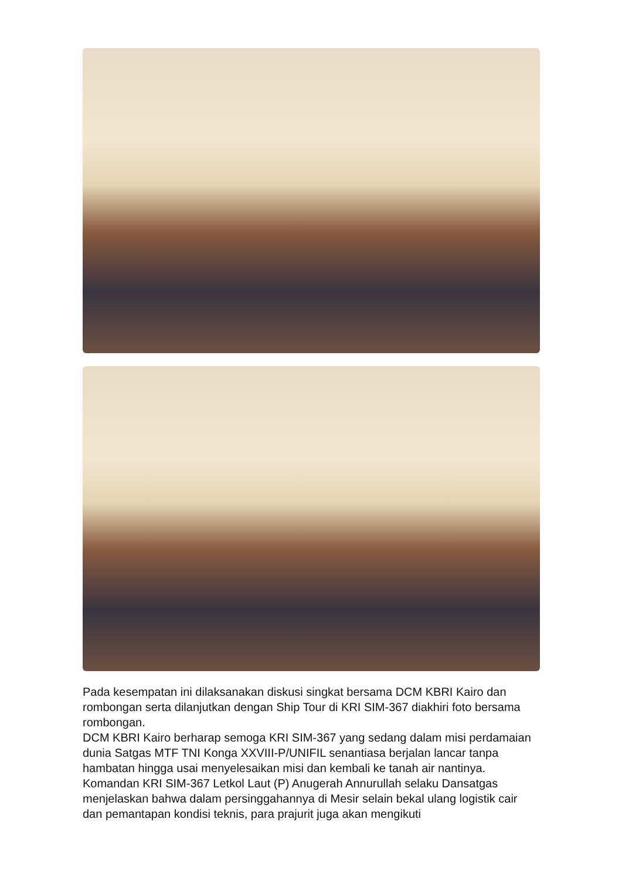Pada kesempatan ini dilaksanakan diskusi singkat bersama DCM KBRI Kairo dan rombongan serta dilanjutkan dengan Ship Tour di KRI SIM-367 diakhiri foto bersama rombongan.
DCM KBRI Kairo berharap semoga KRI SIM-367 yang sedang dalam misi perdamaian dunia Satgas MTF TNI Konga XXVIII-P/UNIFIL senantiasa berjalan lancar tanpa hambatan hingga usai menyelesaikan misi dan kembali ke tanah air nantinya.
Komandan KRI SIM-367 Letkol Laut (P) Anugerah Annurullah selaku Dansatgas menjelaskan bahwa dalam persinggahannya di Mesir selain bekal ulang logistik cair dan pemantapan kondisi teknis, para prajurit juga akan mengikuti